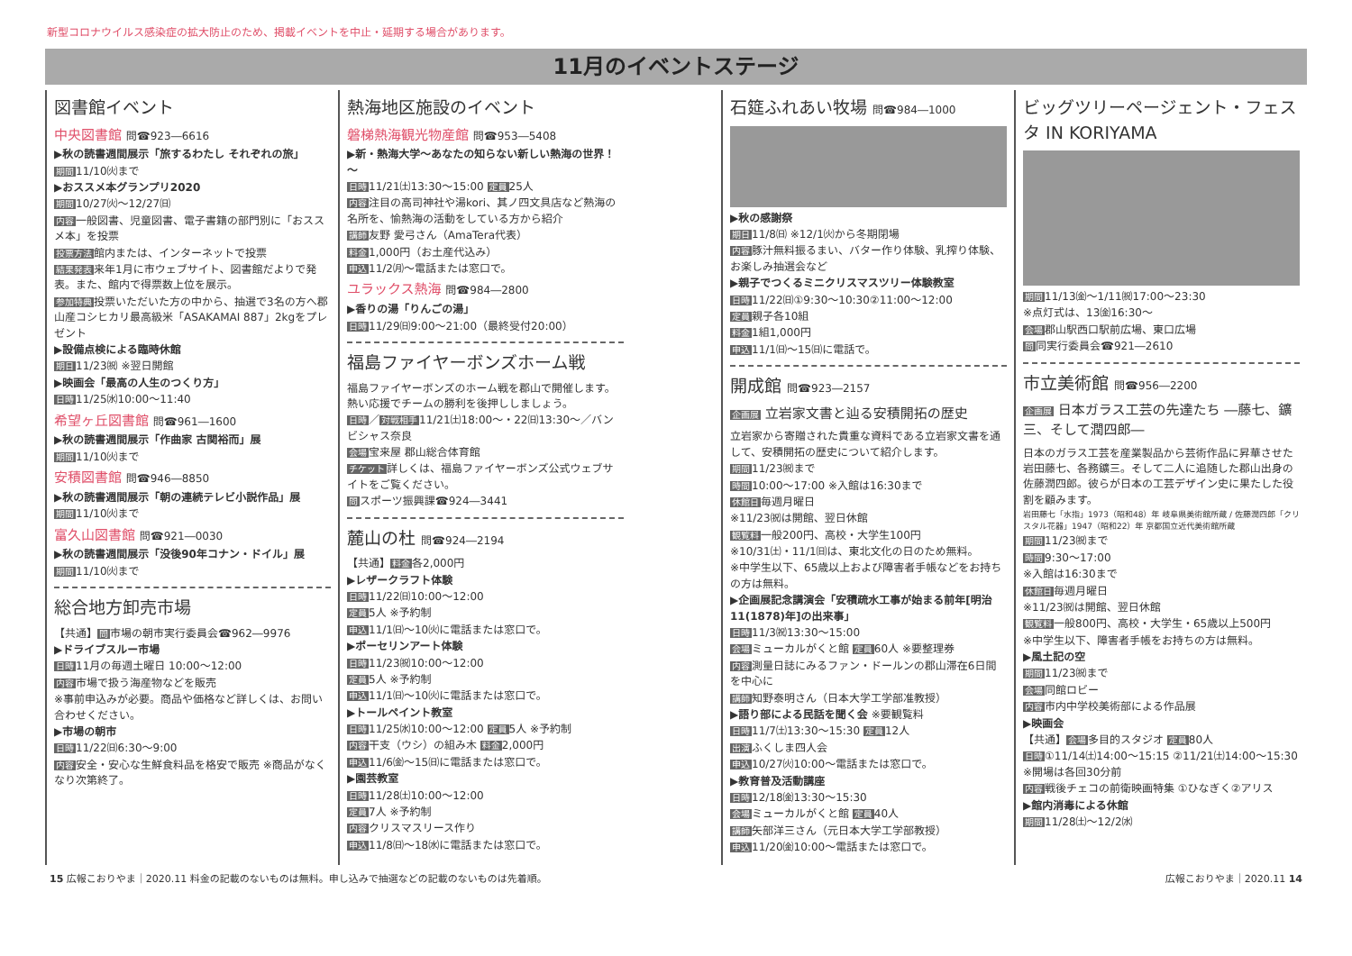新型コロナウイルス感染症の拡大防止のため、掲載イベントを中止・延期する場合があります。
11月のイベントステージ
図書館イベント
中央図書館 問☎923―6616
▶秋の読書週間展示「旅するわたし それぞれの旅」
期間11/10㈫まで
▶おススメ本グランプリ2020
期間10/27㈫～12/27㈰
内容一般図書、児童図書、電子書籍の部門別に「おススメ本」を投票
投票方法館内または、インターネットで投票
結果発表来年1月に市ウェブサイト、図書館だよりで発表。また、館内で得票数上位を展示。
参加特典投票いただいた方の中から、抽選で3名の方へ郡山産コシヒカリ最高級米「ASAKAMAI 887」2kgをプレゼント
▶設備点検による臨時休館
期日11/23㈷ ※翌日開館
▶映画会「最高の人生のつくり方」
日時11/25㈬10:00～11:40
希望ヶ丘図書館 問☎961―1600
▶秋の読書週間展示「作曲家 古関裕而」展
期間11/10㈫まで
安積図書館 問☎946―8850
▶秋の読書週間展示「朝の連続テレビ小説作品」展
期間11/10㈫まで
富久山図書館 問☎921―0030
▶秋の読書週間展示「没後90年コナン・ドイル」展
期間11/10㈫まで
総合地方卸売市場
【共通】問市場の朝市実行委員会☎962―9976
▶ドライブスルー市場
日時11月の毎週土曜日 10:00～12:00
内容市場で扱う海産物などを販売
※事前申込みが必要。商品や価格など詳しくは、お問い合わせください。
▶市場の朝市
日時11/22㈰6:30～9:00
内容安全・安心な生鮮食料品を格安で販売 ※商品がなくなり次第終了。
熱海地区施設のイベント
磐梯熱海観光物産館 問☎953―5408
▶新・熱海大学～あなたの知らない新しい熱海の世界！～
日時11/21㈯13:30～15:00 定員25人
内容注目の高司神社や湯kori、其ノ四文具店など熱海の名所を、愉熱海の活動をしている方から紹介
講師友野 愛弓さん（AmaTera代表）
料金1,000円（お土産代込み）
申込11/2㈪～電話または窓口で。
ユラックス熱海 問☎984―2800
▶香りの湯「りんごの湯」
日時11/29㈰9:00～21:00（最終受付20:00）
福島ファイヤーボンズホーム戦
福島ファイヤーボンズのホーム戦を郡山で開催します。熱い応援でチームの勝利を後押ししましょう。
日時／対戦相手11/21㈯18:00～・22㈰13:30～／バンビシャス奈良
会場宝来屋 郡山総合体育館
チケット詳しくは、福島ファイヤーボンズ公式ウェブサイトをご覧ください。
問スポーツ振興課☎924―3441
麓山の杜 問☎924―2194
【共通】料金各2,000円
▶レザークラフト体験
日時11/22㈰10:00～12:00
定員5人 ※予約制
申込11/1㈰～10㈫に電話または窓口で。
▶ポーセリンアート体験
日時11/23㈷10:00～12:00
定員5人 ※予約制
申込11/1㈰～10㈫に電話または窓口で。
▶トールペイント教室
日時11/25㈬10:00～12:00 定員5人 ※予約制
内容干支（ウシ）の組み木 料金2,000円
申込11/6㈮～15㈰に電話または窓口で。
▶園芸教室
日時11/28㈯10:00～12:00
定員7人 ※予約制
内容クリスマスリース作り
申込11/8㈰～18㈬に電話または窓口で。
石筵ふれあい牧場 問☎984―1000
▶秋の感謝祭
期日11/8㈰ ※12/1㈫から冬期閉場
内容豚汁無料振るまい、バター作り体験、乳搾り体験、お楽しみ抽選会など
▶親子でつくるミニクリスマスツリー体験教室
日時11/22㈰①9:30～10:30②11:00～12:00
定員親子各10組
料金1組1,000円
申込11/1㈰～15㈰に電話で。
開成館 問☎923―2157
企画展 立岩家文書と辿る安積開拓の歴史
立岩家から寄贈された貴重な資料である立岩家文書を通して、安積開拓の歴史について紹介します。
期間11/23㈷まで
時間10:00～17:00 ※入館は16:30まで
休館日毎週月曜日
※11/23㈷は開館、翌日休館
観覧料一般200円、高校・大学生100円
※10/31㈯・11/1㈰は、東北文化の日のため無料。
※中学生以下、65歳以上および障害者手帳などをお持ちの方は無料。
▶企画展記念講演会「安積疏水工事が始まる前年[明治11(1878)年]の出来事」
日時11/3㈷13:30～15:00
会場ミューカルがくと館 定員60人 ※要整理券
内容測量日誌にみるファン・ドールンの郡山滞在6日間を中心に
講師知野泰明さん（日本大学工学部准教授）
▶語り部による民話を聞く会 ※要観覧料
日時11/7㈯13:30～15:30 定員12人
出演ふくしま四人会
申込10/27㈫10:00～電話または窓口で。
▶教育普及活動講座
日時12/18㈮13:30～15:30
会場ミューカルがくと館 定員40人
講師矢部洋三さん（元日本大学工学部教授）
申込11/20㈮10:00～電話または窓口で。
ビッグツリーページェント・フェスタ IN KORIYAMA
期間11/13㈮～1/11㈷17:00～23:30
※点灯式は、13㈮16:30～
会場郡山駅西口駅前広場、東口広場
問同実行委員会☎921―2610
市立美術館 問☎956―2200
企画展 日本ガラス工芸の先達たち ―藤七、鑛三、そして潤四郎―
日本のガラス工芸を産業製品から芸術作品に昇華させた岩田藤七、各務鑛三。そして二人に追随した郡山出身の佐藤潤四郎。彼らが日本の工芸デザイン史に果たした役割を顧みます。
岩田藤七「水指」1973（昭和48）年 岐阜県美術館所蔵 / 佐藤潤四郎「クリスタル花器」1947（昭和22）年 京都国立近代美術館所蔵
期間11/23㈷まで
時間9:30～17:00
※入館は16:30まで
休館日毎週月曜日
※11/23㈷は開館、翌日休館
観覧料一般800円、高校・大学生・65歳以上500円
※中学生以下、障害者手帳をお持ちの方は無料。
▶風土記の空
期間11/23㈷まで
会場同館ロビー
内容市内中学校美術部による作品展
▶映画会
【共通】会場多目的スタジオ 定員80人
日時①11/14㈯14:00～15:15 ②11/21㈯14:00～15:30 ※開場は各回30分前
内容戦後チェコの前衛映画特集 ①ひなぎく②アリス
▶館内消毒による休館
期間11/28㈯～12/2㈬
15 広報こおりやま｜2020.11 料金の記載のないものは無料。申し込みで抽選などの記載のないものは先着順。 広報こおりやま｜2020.11 14